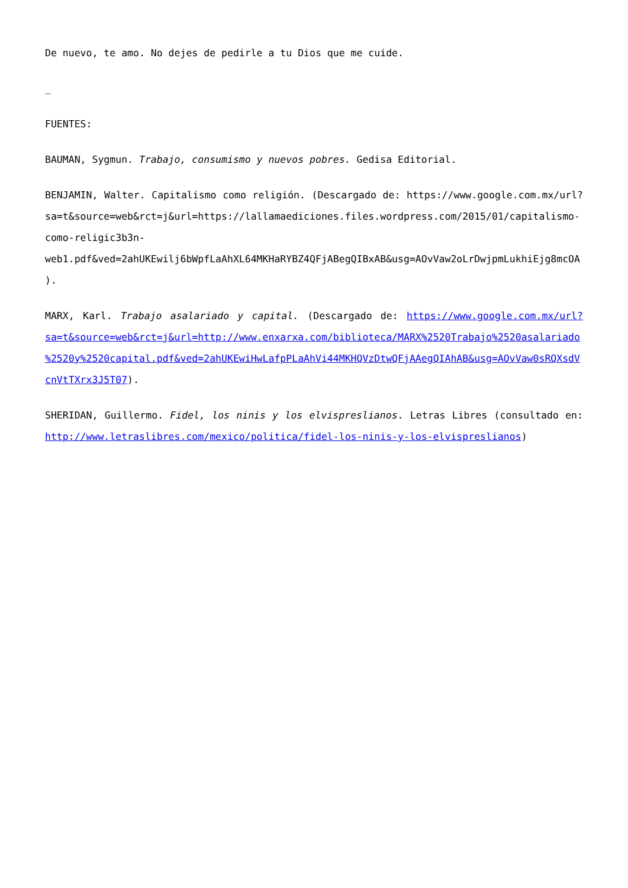De nuevo, te amo. No dejes de pedirle a tu Dios que me cuide.
_
FUENTES:
BAUMAN, Sygmun. Trabajo, consumismo y nuevos pobres. Gedisa Editorial.
BENJAMIN, Walter. Capitalismo como religión. (Descargado de: https://www.google.com.mx/url?sa=t&source=web&rct=j&url=https://lallamaediciones.files.wordpress.com/2015/01/capitalismo-como-religic3b3n-web1.pdf&ved=2ahUKEwilj6bWpfLaAhXL64MKHaRYBZ4QFjABegQIBxAB&usg=AOvVaw2oLrDwjpmLukhiEjg8mcOA).
MARX, Karl. Trabajo asalariado y capital. (Descargado de: https://www.google.com.mx/url?sa=t&source=web&rct=j&url=http://www.enxarxa.com/biblioteca/MARX%2520Trabajo%2520asalariado%2520y%2520capital.pdf&ved=2ahUKEwiHwLafpPLaAhVi44MKHQVzDtwQFjAAegQIAhAB&usg=AOvVaw0sRQXsdVcnVtTXrx3J5T07).
SHERIDAN, Guillermo. Fidel, los ninis y los elvispreslianos. Letras Libres (consultado en: http://www.letraslibres.com/mexico/politica/fidel-los-ninis-y-los-elvispreslianos)